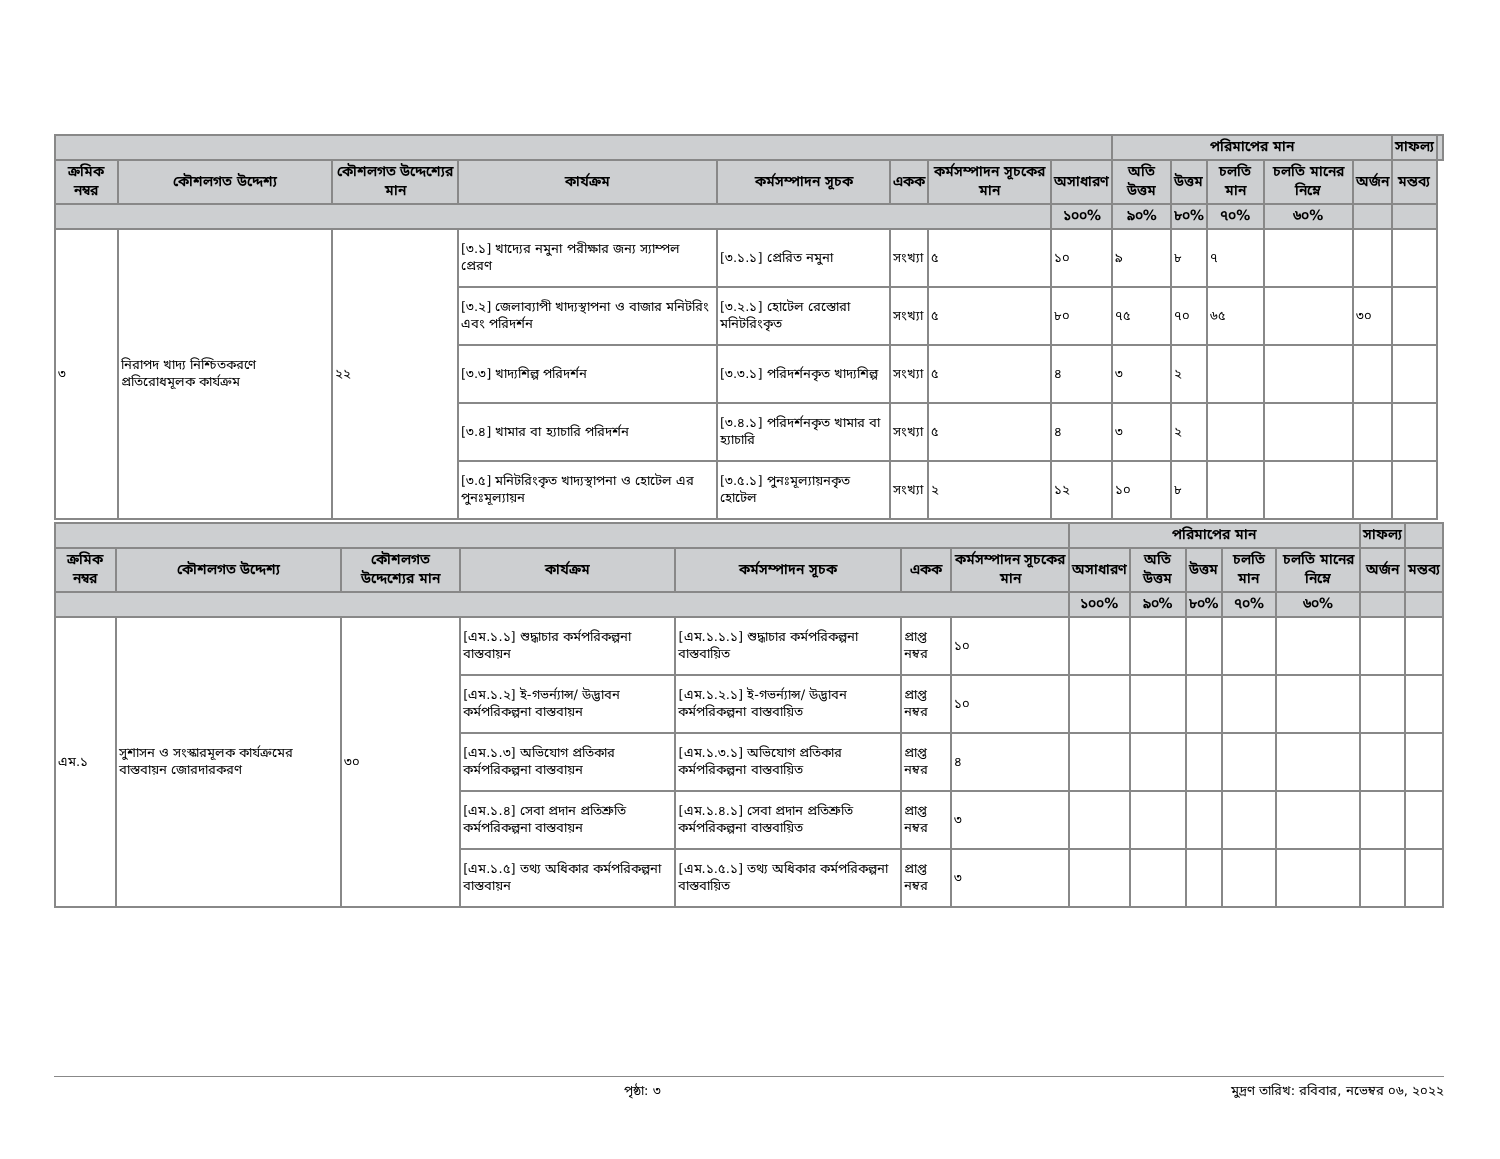| | | | | | | | | পরিমাপের মান | | | | | সাফল্য | |
| --- | --- | --- | --- | --- | --- | --- | --- | --- | --- | --- | --- | --- | --- | --- |
| ক্রমিক নম্বর | কৌশলগত উদ্দেশ্য | কৌশলগত উদ্দেশ্যের মান | কার্যক্রম | কর্মসম্পাদন সূচক | একক | কর্মসম্পাদন সূচকের মান | অসাধারণ | অতি উত্তম | উত্তম | চলতি মান | চলতি মানের নিম্নে | অর্জন | মন্তব্য | |
| | | | | | | | ১০০% | ৯০% | ৮০% | ৭০% | ৬০% | | | |
| ৩ | নিরাপদ খাদ্য নিশ্চিতকরণে প্রতিরোধমূলক কার্যক্রম | ২২ | [৩.১] খাদ্যের নমুনা পরীক্ষার জন্য স্যাম্পল প্রেরণ | [৩.১.১] প্রেরিত নমুনা | সংখ্যা | ৫ | ১০ | ৯ | ৮ | ৭ | | | | |
| | | | [৩.২] জেলাব্যাপী খাদ্যস্থাপনা ও বাজার মনিটরিং এবং পরিদর্শন | [৩.২.১] হোটেল রেস্তোরা মনিটরিংকৃত | সংখ্যা | ৫ | ৮০ | ৭৫ | ৭০ | ৬৫ | | ৩০ | | |
| | | | [৩.৩] খাদ্যশিল্প পরিদর্শন | [৩.৩.১] পরিদর্শনকৃত খাদ্যশিল্প | সংখ্যা | ৫ | ৪ | ৩ | ২ | | | | | |
| | | | [৩.৪] খামার বা হ্যাচারি পরিদর্শন | [৩.৪.১] পরিদর্শনকৃত খামার বা হ্যাচারি | সংখ্যা | ৫ | ৪ | ৩ | ২ | | | | | |
| | | | [৩.৫] মনিটরিংকৃত খাদ্যস্থাপনা ও হোটেল এর পুনঃমূল্যায়ন | [৩.৫.১] পুনঃমূল্যায়নকৃত হোটেল | সংখ্যা | ২ | ১২ | ১০ | ৮ | | | | | |
| | | | | | | | পরিমাপের মান | | | | | সাফল্য | |
| --- | --- | --- | --- | --- | --- | --- | --- | --- | --- | --- | --- | --- | --- |
| ক্রমিক নম্বর | কৌশলগত উদ্দেশ্য | কৌশলগত উদ্দেশ্যের মান | কার্যক্রম | কর্মসম্পাদন সূচক | একক | কর্মসম্পাদন সূচকের মান | অসাধারণ | অতি উত্তম | উত্তম | চলতি মান | চলতি মানের নিম্নে | অর্জন | মন্তব্য |
| | | | | | | | ১০০% | ৯০% | ৮০% | ৭০% | ৬০% | | |
| এম.১ | সুশাসন ও সংস্কারমূলক কার্যক্রমের বাস্তবায়ন জোরদারকরণ | ৩০ | [এম.১.১] শুদ্ধাচার কর্মপরিকল্পনা বাস্তবায়ন | [এম.১.১.১] শুদ্ধাচার কর্মপরিকল্পনা বাস্তবায়িত | প্রাপ্ত নম্বর | ১০ | | | | | | | |
| | | | [এম.১.২] ই-গভর্ন্যান্স/ উদ্ভাবন কর্মপরিকল্পনা বাস্তবায়ন | [এম.১.২.১] ই-গভর্ন্যান্স/ উদ্ভাবন কর্মপরিকল্পনা বাস্তবায়িত | প্রাপ্ত নম্বর | ১০ | | | | | | | |
| | | | [এম.১.৩] অভিযোগ প্রতিকার কর্মপরিকল্পনা বাস্তবায়ন | [এম.১.৩.১] অভিযোগ প্রতিকার কর্মপরিকল্পনা বাস্তবায়িত | প্রাপ্ত নম্বর | ৪ | | | | | | | |
| | | | [এম.১.৪] সেবা প্রদান প্রতিশ্রুতি কর্মপরিকল্পনা বাস্তবায়ন | [এম.১.৪.১] সেবা প্রদান প্রতিশ্রুতি কর্মপরিকল্পনা বাস্তবায়িত | প্রাপ্ত নম্বর | ৩ | | | | | | | |
| | | | [এম.১.৫] তথ্য অধিকার কর্মপরিকল্পনা বাস্তবায়ন | [এম.১.৫.১] তথ্য অধিকার কর্মপরিকল্পনা বাস্তবায়িত | প্রাপ্ত নম্বর | ৩ | | | | | | | |
পৃষ্ঠা: ৩ মুদ্রণ তারিখ: রবিবার, নভেম্বর ০৬, ২০২২